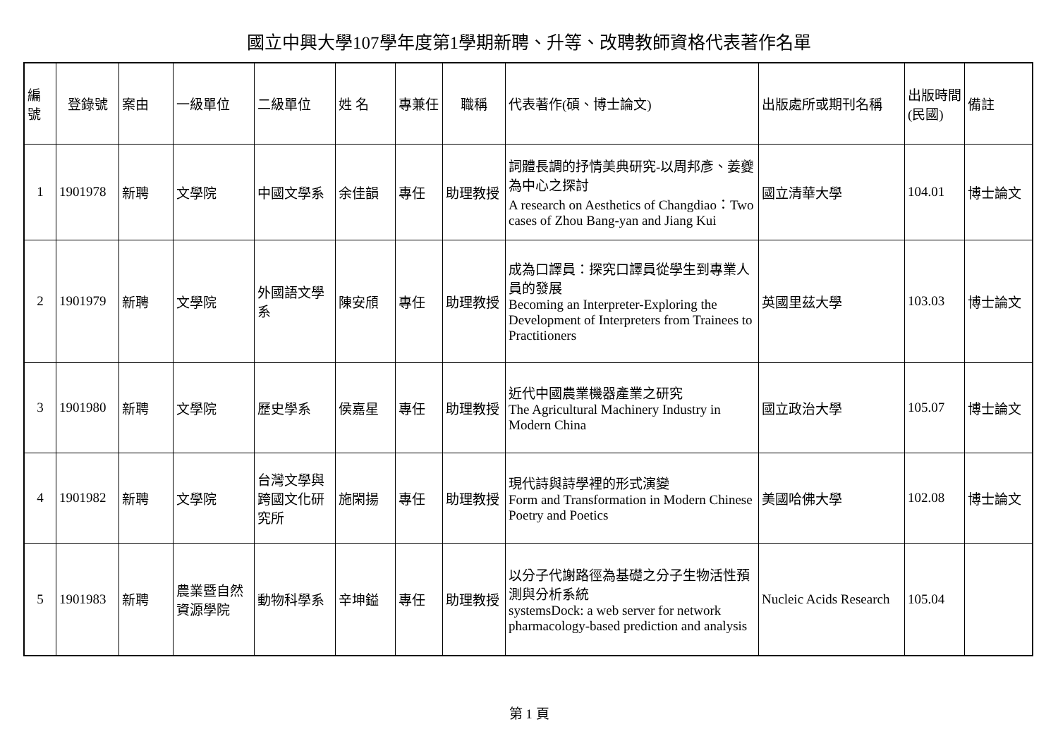國立中興大學107學年度第1學期新聘、升等、改聘教師資格代表著作名單
| 編號 | 登錄號 | 案由 | 一級單位 | 二級單位 | 姓 名 | 專兼任 | 職稱 | 代表著作(碩、博士論文) | 出版處所或期刊名稱 | 出版時間(民國) | 備註 |
| --- | --- | --- | --- | --- | --- | --- | --- | --- | --- | --- | --- |
| 1 | 1901978 | 新聘 | 文學院 | 中國文學系 | 余佳韻 | 專任 | 助理教授 | 詞體長調的抒情美典研究-以周邦彥、姜夔為中心之探討 A research on Aesthetics of Changdiao：Two cases of Zhou Bang-yan and Jiang Kui | 國立清華大學 | 104.01 | 博士論文 |
| 2 | 1901979 | 新聘 | 文學院 | 外國語文學系 | 陳安頎 | 專任 | 助理教授 | 成為口譯員：探究口譯員從學生到專業人員的發展 Becoming an Interpreter-Exploring the Development of Interpreters from Trainees to Practitioners | 英國里茲大學 | 103.03 | 博士論文 |
| 3 | 1901980 | 新聘 | 文學院 | 歷史學系 | 侯嘉星 | 專任 | 助理教授 | 近代中國農業機器產業之研究 The Agricultural Machinery Industry in Modern China | 國立政治大學 | 105.07 | 博士論文 |
| 4 | 1901982 | 新聘 | 文學院 | 台灣文學與跨國文化研究所 | 施閑揚 | 專任 | 助理教授 | 現代詩與詩學裡的形式演變 Form and Transformation in Modern Chinese Poetry and Poetics | 美國哈佛大學 | 102.08 | 博士論文 |
| 5 | 1901983 | 新聘 | 農業暨自然資源學院 | 動物科學系 | 辛坤鎰 | 專任 | 助理教授 | 以分子代謝路徑為基礎之分子生物活性預測與分析系統 systemsDock: a web server for network pharmacology-based prediction and analysis | Nucleic Acids Research | 105.04 | |
第 1 頁